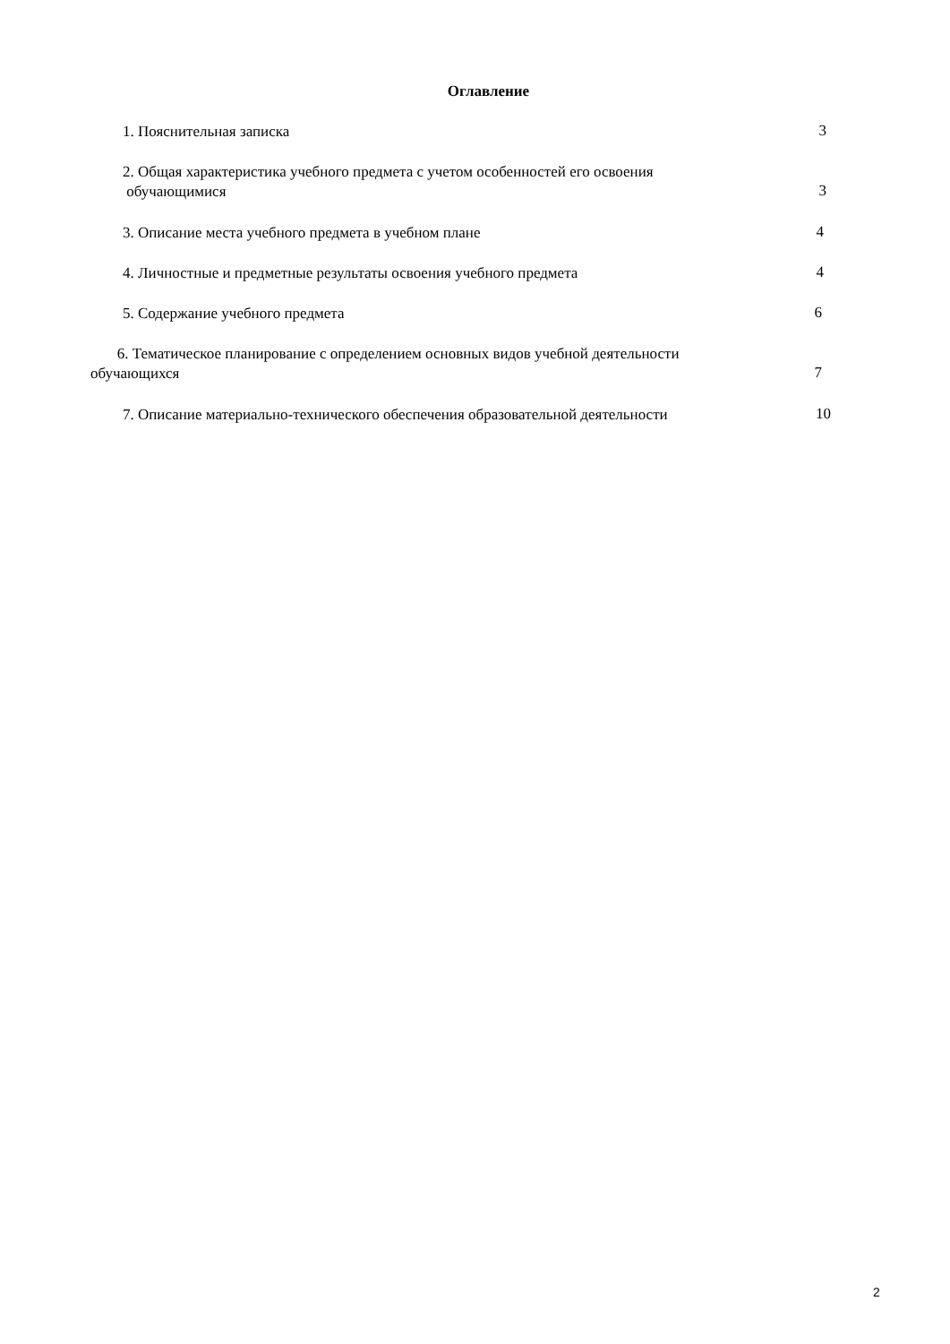Оглавление
1. Пояснительная записка
3
2. Общая характеристика учебного предмета с учетом особенностей его освоения
обучающимися
3
3. Описание места учебного предмета в учебном плане
4
4. Личностные и предметные результаты освоения учебного предмета
4
5. Содержание учебного предмета
6
6. Тематическое планирование с определением основных видов учебной деятельности
обучающихся
7
7. Описание материально-технического обеспечения образовательной деятельности
10
2